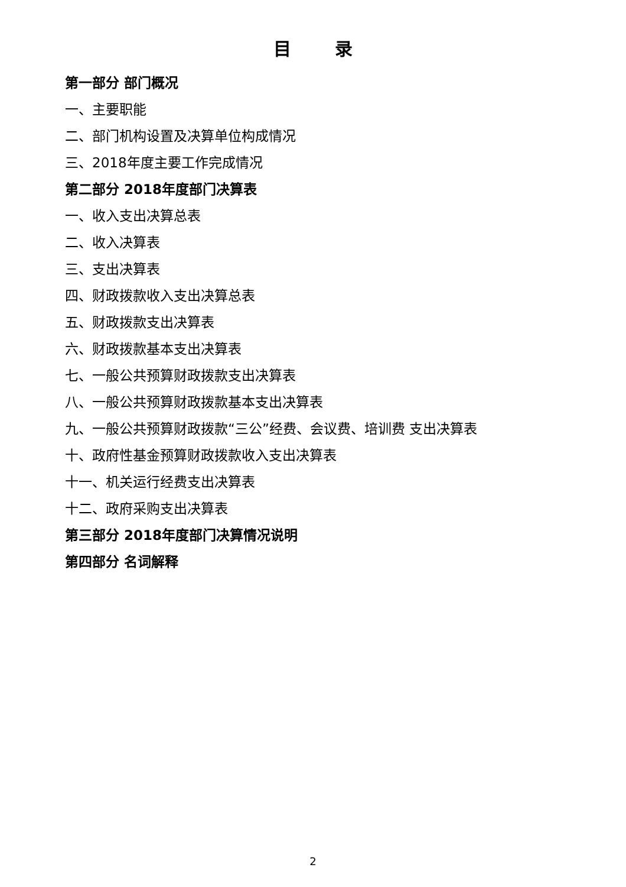目 录
第一部分 部门概况
一、主要职能
二、部门机构设置及决算单位构成情况
三、2018年度主要工作完成情况
第二部分 2018年度部门决算表
一、收入支出决算总表
二、收入决算表
三、支出决算表
四、财政拨款收入支出决算总表
五、财政拨款支出决算表
六、财政拨款基本支出决算表
七、一般公共预算财政拨款支出决算表
八、一般公共预算财政拨款基本支出决算表
九、一般公共预算财政拨款“三公”经费、会议费、培训费 支出决算表
十、政府性基金预算财政拨款收入支出决算表
十一、机关运行经费支出决算表
十二、政府采购支出决算表
第三部分 2018年度部门决算情况说明
第四部分 名词解释
2